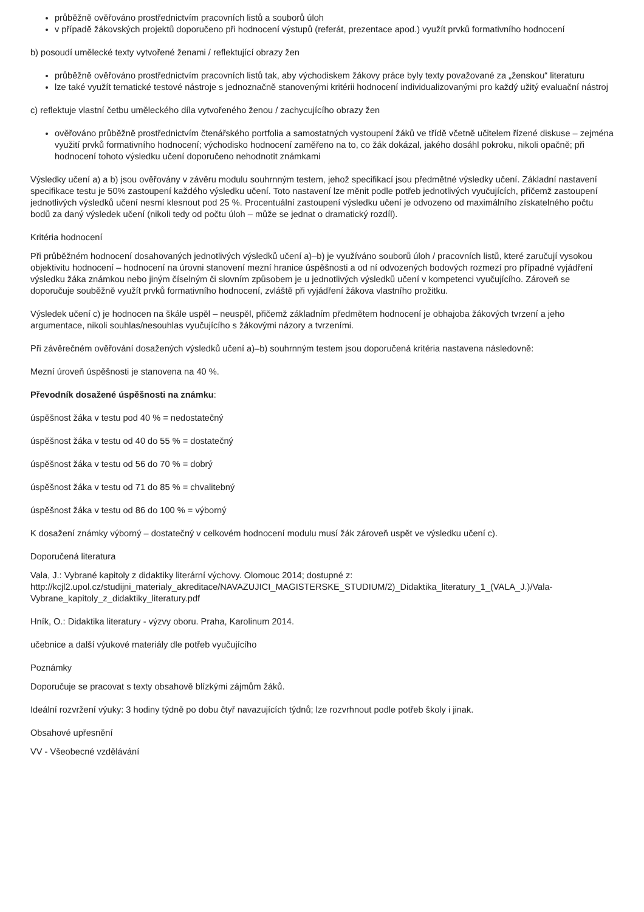průběžně ověřováno prostřednictvím pracovních listů a souborů úloh
v případě žákovských projektů doporučeno při hodnocení výstupů (referát, prezentace apod.) využít prvků formativního hodnocení
b) posoudí umělecké texty vytvořené ženami / reflektující obrazy žen
průběžně ověřováno prostřednictvím pracovních listů tak, aby východiskem žákovy práce byly texty považované za „ženskou“ literaturu
lze také využít tematické testové nástroje s jednoznačně stanovenými kritérii hodnocení individualizovanými pro každý užitý evaluační nástroj
c) reflektuje vlastní četbu uměleckého díla vytvořeného ženou / zachycujícího obrazy žen
ověřováno průběžně prostřednictvím čtenářského portfolia a samostatných vystoupení žáků ve třídě včetně učitelem řízené diskuse – zejména využití prvků formativního hodnocení; východisko hodnocení zaměřeno na to, co žák dokázal, jakého dosáhl pokroku, nikoli opačně; při hodnocení tohoto výsledku učení doporučeno nehodnotit známkami
Výsledky učení a) a b) jsou ověřovány v závěru modulu souhrnným testem, jehož specifikací jsou předmětné výsledky učení. Základní nastavení specifikace testu je 50% zastoupení každého výsledku učení. Toto nastavení lze měnit podle potřeb jednotlivých vyučujících, přičemž zastoupení jednotlivých výsledků učení nesmí klesnout pod 25 %. Procentuální zastoupení výsledku učení je odvozeno od maximálního získatelného počtu bodů za daný výsledek učení (nikoli tedy od počtu úloh – může se jednat o dramatický rozdíl).
Kritéria hodnocení
Při průběžném hodnocení dosahovaných jednotlivých výsledků učení a)–b) je využíváno souborů úloh / pracovních listů, které zaručují vysokou objektivitu hodnocení – hodnocení na úrovni stanovení mezní hranice úspěšnosti a od ní odvozených bodových rozmezí pro případné vyjádření výsledku žáka známkou nebo jiným číselným či slovním způsobem je u jednotlivých výsledků učení v kompetenci vyučujícího. Zároveň se doporučuje souběžně využít prvků formativního hodnocení, zvláště při vyjádření žákova vlastního prožitku.
Výsledek učení c) je hodnocen na škále uspěl – neuspěl, přičemž základním předmětem hodnocení je obhajoba žákových tvrzení a jeho argumentace, nikoli souhlas/nesouhlas vyučujícího s žákovými názory a tvrzeními.
Při závěrečném ověřování dosažených výsledků učení a)–b) souhrnným testem jsou doporučená kritéria nastavena následovně:
Mezní úroveň úspěšnosti je stanovena na 40 %.
Převodník dosažené úspěšnosti na známku:
úspěšnost žáka v testu pod 40 % = nedostatečný
úspěšnost žáka v testu od 40 do 55 % = dostatečný
úspěšnost žáka v testu od 56 do 70 % = dobrý
úspěšnost žáka v testu od 71 do 85 % = chvalitebný
úspěšnost žáka v testu od 86 do 100 % = výborný
K dosažení známky výborný – dostatečný v celkovém hodnocení modulu musí žák zároveň uspět ve výsledku učení c).
Doporučená literatura
Vala, J.: Vybrané kapitoly z didaktiky literární výchovy. Olomouc 2014; dostupné z: http://kcjl2.upol.cz/studijni_materialy_akreditace/NAVAZUJICI_MAGISTERSKE_STUDIUM/2)_Didaktika_literatury_1_(VALA_J.)/Vala-Vybrane_kapitoly_z_didaktiky_literatury.pdf
Hník, O.: Didaktika literatury - výzvy oboru. Praha, Karolinum 2014.
učebnice a další výukové materiály dle potřeb vyučujícího
Poznámky
Doporučuje se pracovat s texty obsahově blízkými zájmům žáků.
Ideální rozvržení výuky: 3 hodiny týdně po dobu čtyř navazujících týdnů; lze rozvrhnout podle potřeb školy i jinak.
Obsahové upřesnění
VV - Všeobecné vzdělávání